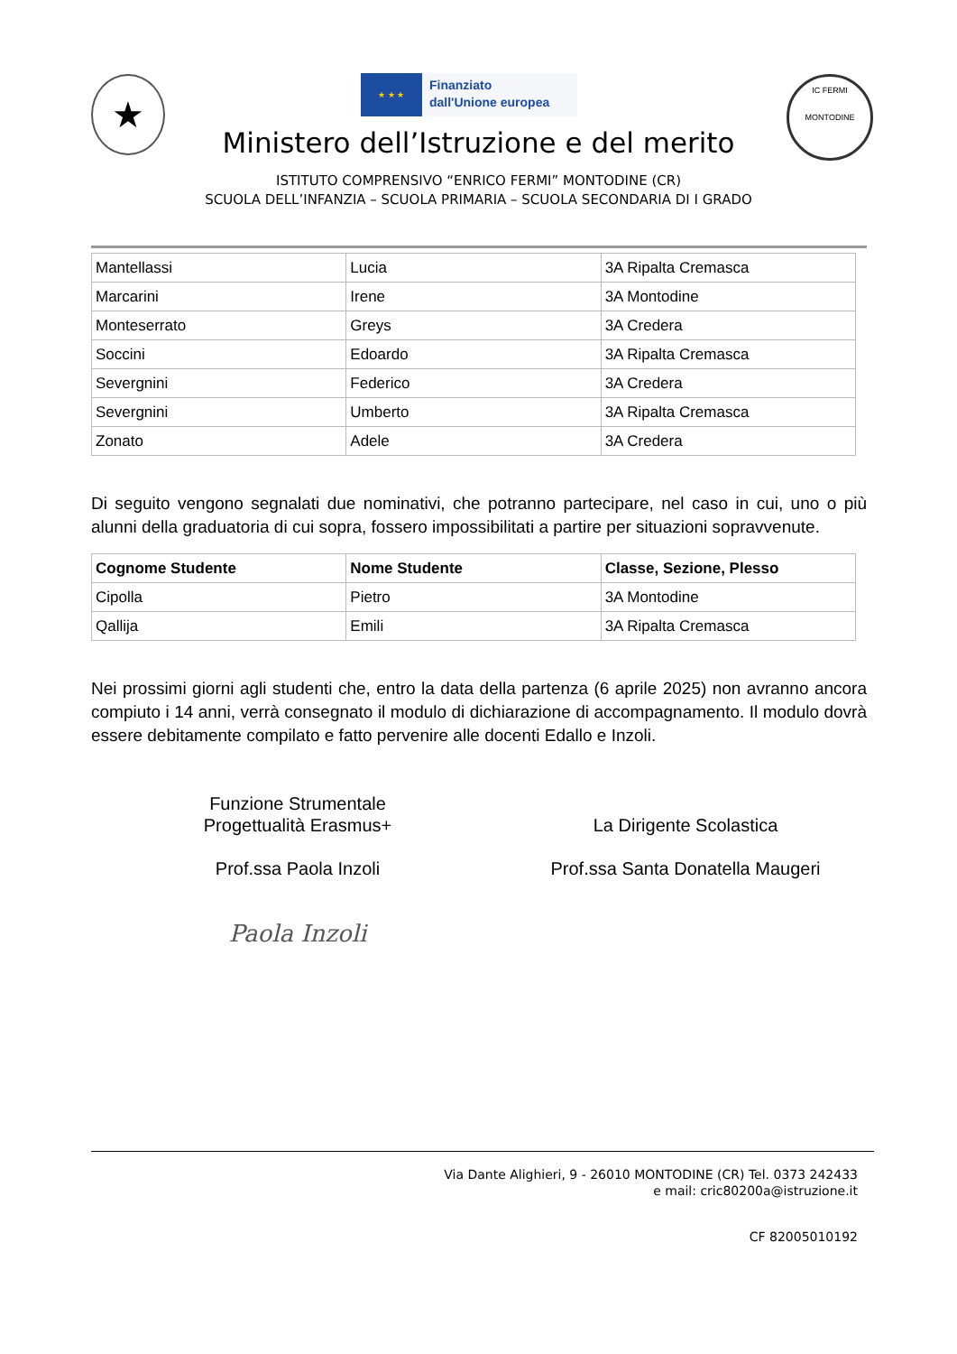★
★ ★ ★
Finanziato
dall'Unione europea
IC FERMI
MONTODINE
Ministero dell’Istruzione e del merito
ISTITUTO COMPRENSIVO “ENRICO FERMI” MONTODINE (CR)
SCUOLA DELL’INFANZIA – SCUOLA PRIMARIA – SCUOLA SECONDARIA DI I GRADO
| Mantellassi | Lucia | 3A Ripalta Cremasca |
| Marcarini | Irene | 3A Montodine |
| Monteserrato | Greys | 3A Credera |
| Soccini | Edoardo | 3A Ripalta Cremasca |
| Severgnini | Federico | 3A Credera |
| Severgnini | Umberto | 3A Ripalta Cremasca |
| Zonato | Adele | 3A Credera |
Di seguito vengono segnalati due nominativi, che potranno partecipare, nel caso in cui, uno o più alunni della graduatoria di cui sopra, fossero impossibilitati a partire per situazioni sopravvenute.
| Cognome Studente | Nome Studente | Classe, Sezione, Plesso |
| --- | --- | --- |
| Cipolla | Pietro | 3A Montodine |
| Qallija | Emili | 3A Ripalta Cremasca |
Nei prossimi giorni agli studenti che, entro la data della partenza (6 aprile 2025) non avranno ancora compiuto i 14 anni, verrà consegnato il modulo di dichiarazione di accompagnamento. Il modulo dovrà essere debitamente compilato e fatto pervenire alle docenti Edallo e Inzoli.
Funzione Strumentale
Progettualità Erasmus+
Prof.ssa Paola Inzoli
Paola Inzoli
La Dirigente Scolastica
Prof.ssa Santa Donatella Maugeri
Via Dante Alighieri, 9 - 26010 MONTODINE (CR) Tel. 0373 242433
e mail: cric80200a@istruzione.it
CF 82005010192